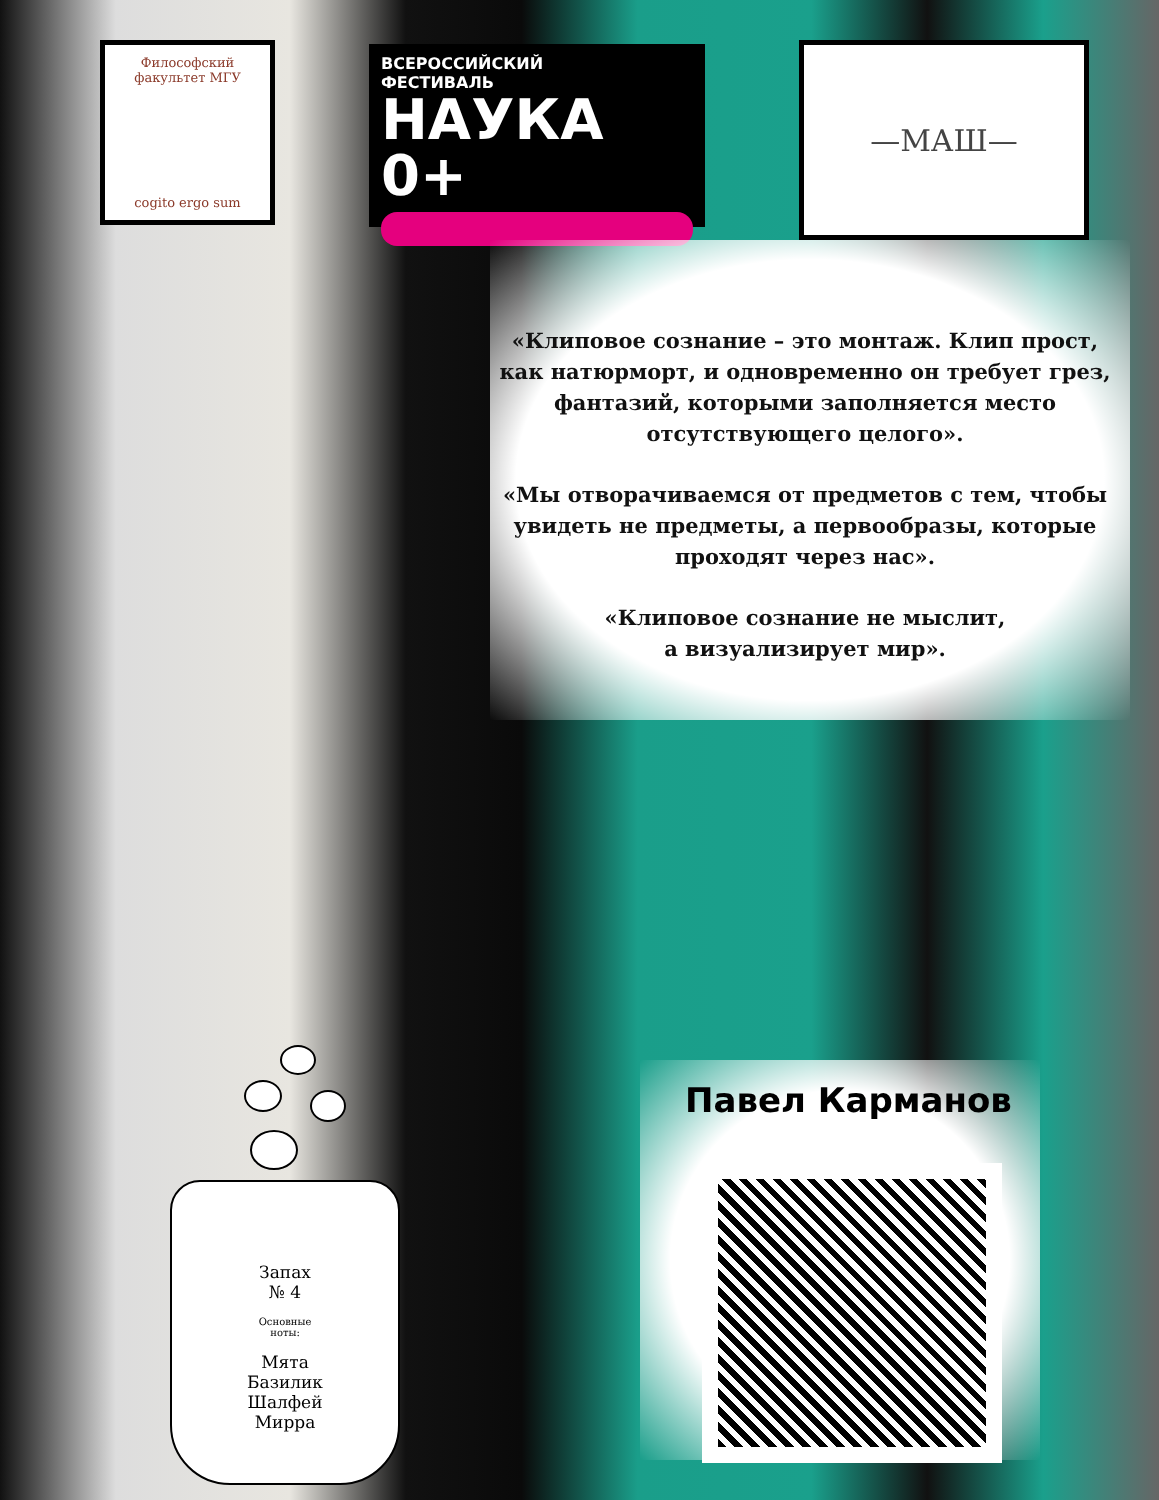Философский факультет МГУ
cogito ergo sum
ВСЕРОССИЙСКИЙ
ФЕСТИВАЛЬ
НАУКА 0+
—МАШ—
«Клиповое сознание – это монтаж. Клип прост, как натюрморт, и одновременно он требует грез, фантазий, которыми заполняется место отсутствующего целого».
«Мы отворачиваемся от предметов с тем, чтобы увидеть не предметы, а первообразы, которые проходят через нас».
«Клиповое сознание не мыслит,
а визуализирует мир».
Павел Карманов
Запах
№ 4
Основные
ноты:
Мята
Базилик
Шалфей
Мирра